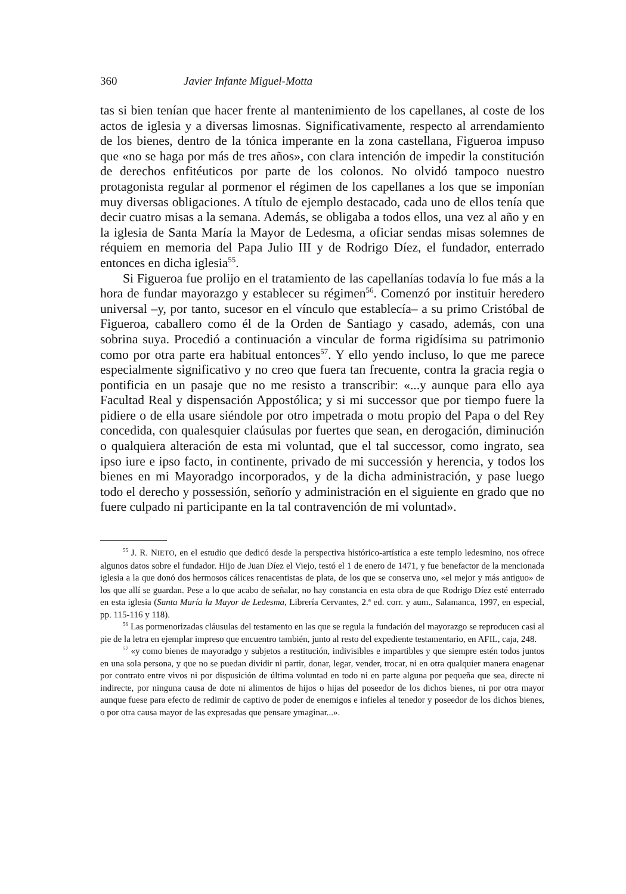360 Javier Infante Miguel-Motta
tas si bien tenían que hacer frente al mantenimiento de los capellanes, al coste de los actos de iglesia y a diversas limosnas. Significativamente, respecto al arrendamiento de los bienes, dentro de la tónica imperante en la zona castellana, Figueroa impuso que «no se haga por más de tres años», con clara intención de impedir la constitución de derechos enfitéuticos por parte de los colonos. No olvidó tampoco nuestro protagonista regular al pormenor el régimen de los capellanes a los que se imponían muy diversas obligaciones. A título de ejemplo destacado, cada uno de ellos tenía que decir cuatro misas a la semana. Además, se obligaba a todos ellos, una vez al año y en la iglesia de Santa María la Mayor de Ledesma, a oficiar sendas misas solemnes de réquiem en memoria del Papa Julio III y de Rodrigo Díez, el fundador, enterrado entonces en dicha iglesia<sup>55</sup>.
Si Figueroa fue prolijo en el tratamiento de las capellanías todavía lo fue más a la hora de fundar mayorazgo y establecer su régimen<sup>56</sup>. Comenzó por instituir heredero universal –y, por tanto, sucesor en el vínculo que establecía– a su primo Cristóbal de Figueroa, caballero como él de la Orden de Santiago y casado, además, con una sobrina suya. Procedió a continuación a vincular de forma rigidísima su patrimonio como por otra parte era habitual entonces<sup>57</sup>. Y ello yendo incluso, lo que me parece especialmente significativo y no creo que fuera tan frecuente, contra la gracia regia o pontificia en un pasaje que no me resisto a transcribir: «...y aunque para ello aya Facultad Real y dispensación Appostólica; y si mi successor que por tiempo fuere la pidiere o de ella usare siéndole por otro impetrada o motu propio del Papa o del Rey concedida, con qualesquier claúsulas por fuertes que sean, en derogación, diminución o qualquiera alteración de esta mi voluntad, que el tal successor, como ingrato, sea ipso iure e ipso facto, in continente, privado de mi successión y herencia, y todos los bienes en mi Mayoradgo incorporados, y de la dicha administración, y pase luego todo el derecho y possessión, señorío y administración en el siguiente en grado que no fuere culpado ni participante en la tal contravención de mi voluntad».
<sup>55</sup> J. R. NIETO, en el estudio que dedicó desde la perspectiva histórico-artística a este templo ledesmino, nos ofrece algunos datos sobre el fundador. Hijo de Juan Díez el Viejo, testó el 1 de enero de 1471, y fue benefactor de la mencionada iglesia a la que donó dos hermosos cálices renacentistas de plata, de los que se conserva uno, «el mejor y más antiguo» de los que allí se guardan. Pese a lo que acabo de señalar, no hay constancia en esta obra de que Rodrigo Díez esté enterrado en esta iglesia (Santa María la Mayor de Ledesma, Librería Cervantes, 2.ª ed. corr. y aum., Salamanca, 1997, en especial, pp. 115-116 y 118).
<sup>56</sup> Las pormenorizadas cláusulas del testamento en las que se regula la fundación del mayorazgo se reproducen casi al pie de la letra en ejemplar impreso que encuentro también, junto al resto del expediente testamentario, en AFIL, caja, 248.
<sup>57</sup> «y como bienes de mayoradgo y subjetos a restitución, indivisibles e impartibles y que siempre estén todos juntos en una sola persona, y que no se puedan dividir ni partir, donar, legar, vender, trocar, ni en otra qualquier manera enagenar por contrato entre vivos ni por dispusición de última voluntad en todo ni en parte alguna por pequeña que sea, directe ni indirecte, por ninguna causa de dote ni alimentos de hijos o hijas del poseedor de los dichos bienes, ni por otra mayor aunque fuese para efecto de redimir de captivo de poder de enemigos e infieles al tenedor y poseedor de los dichos bienes, o por otra causa mayor de las expresadas que pensare ymaginar...».